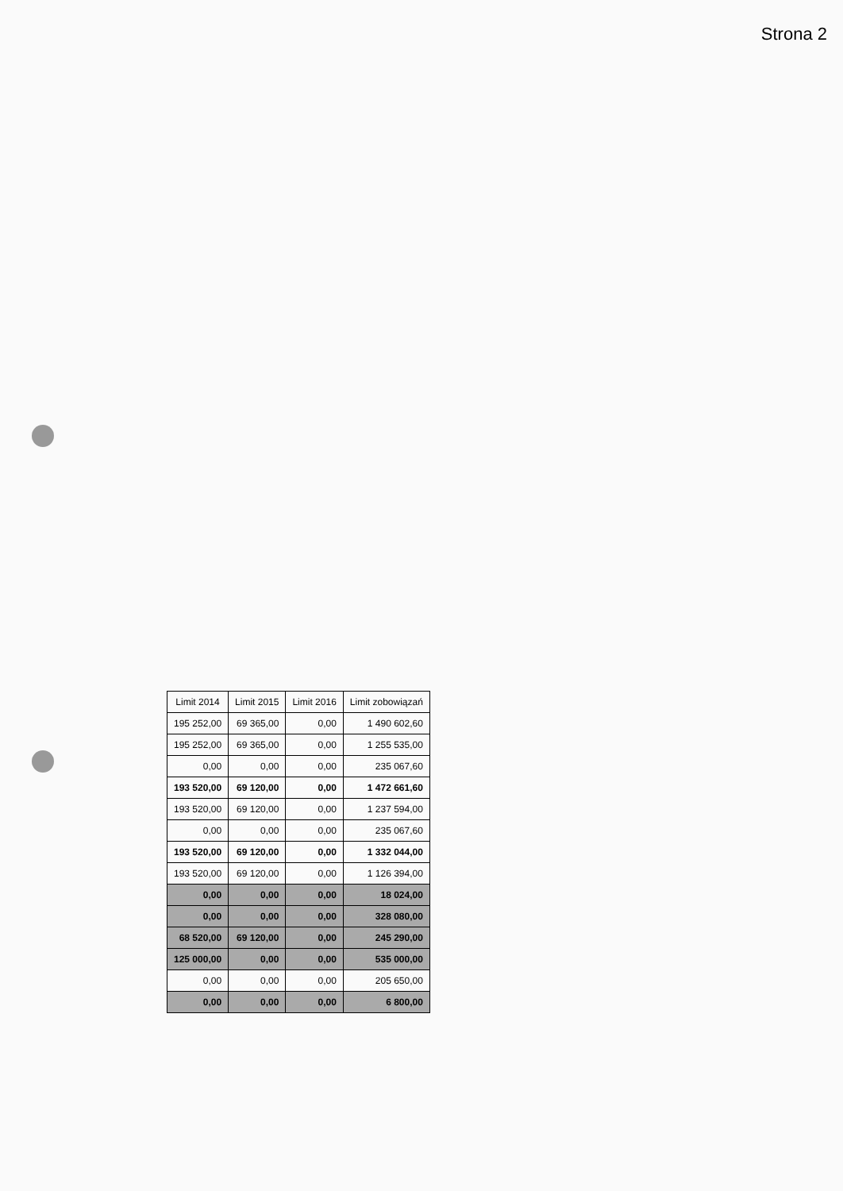Strona 2
| Limit 2014 | Limit 2015 | Limit 2016 | Limit zobowiązań |
| --- | --- | --- | --- |
| 195 252,00 | 69 365,00 | 0,00 | 1 490 602,60 |
| 195 252,00 | 69 365,00 | 0,00 | 1 255 535,00 |
| 0,00 | 0,00 | 0,00 | 235 067,60 |
| 193 520,00 | 69 120,00 | 0,00 | 1 472 661,60 |
| 193 520,00 | 69 120,00 | 0,00 | 1 237 594,00 |
| 0,00 | 0,00 | 0,00 | 235 067,60 |
| 193 520,00 | 69 120,00 | 0,00 | 1 332 044,00 |
| 193 520,00 | 69 120,00 | 0,00 | 1 126 394,00 |
| 0,00 | 0,00 | 0,00 | 18 024,00 |
| 0,00 | 0,00 | 0,00 | 328 080,00 |
| 68 520,00 | 69 120,00 | 0,00 | 245 290,00 |
| 125 000,00 | 0,00 | 0,00 | 535 000,00 |
| 0,00 | 0,00 | 0,00 | 205 650,00 |
| 0,00 | 0,00 | 0,00 | 6 800,00 |